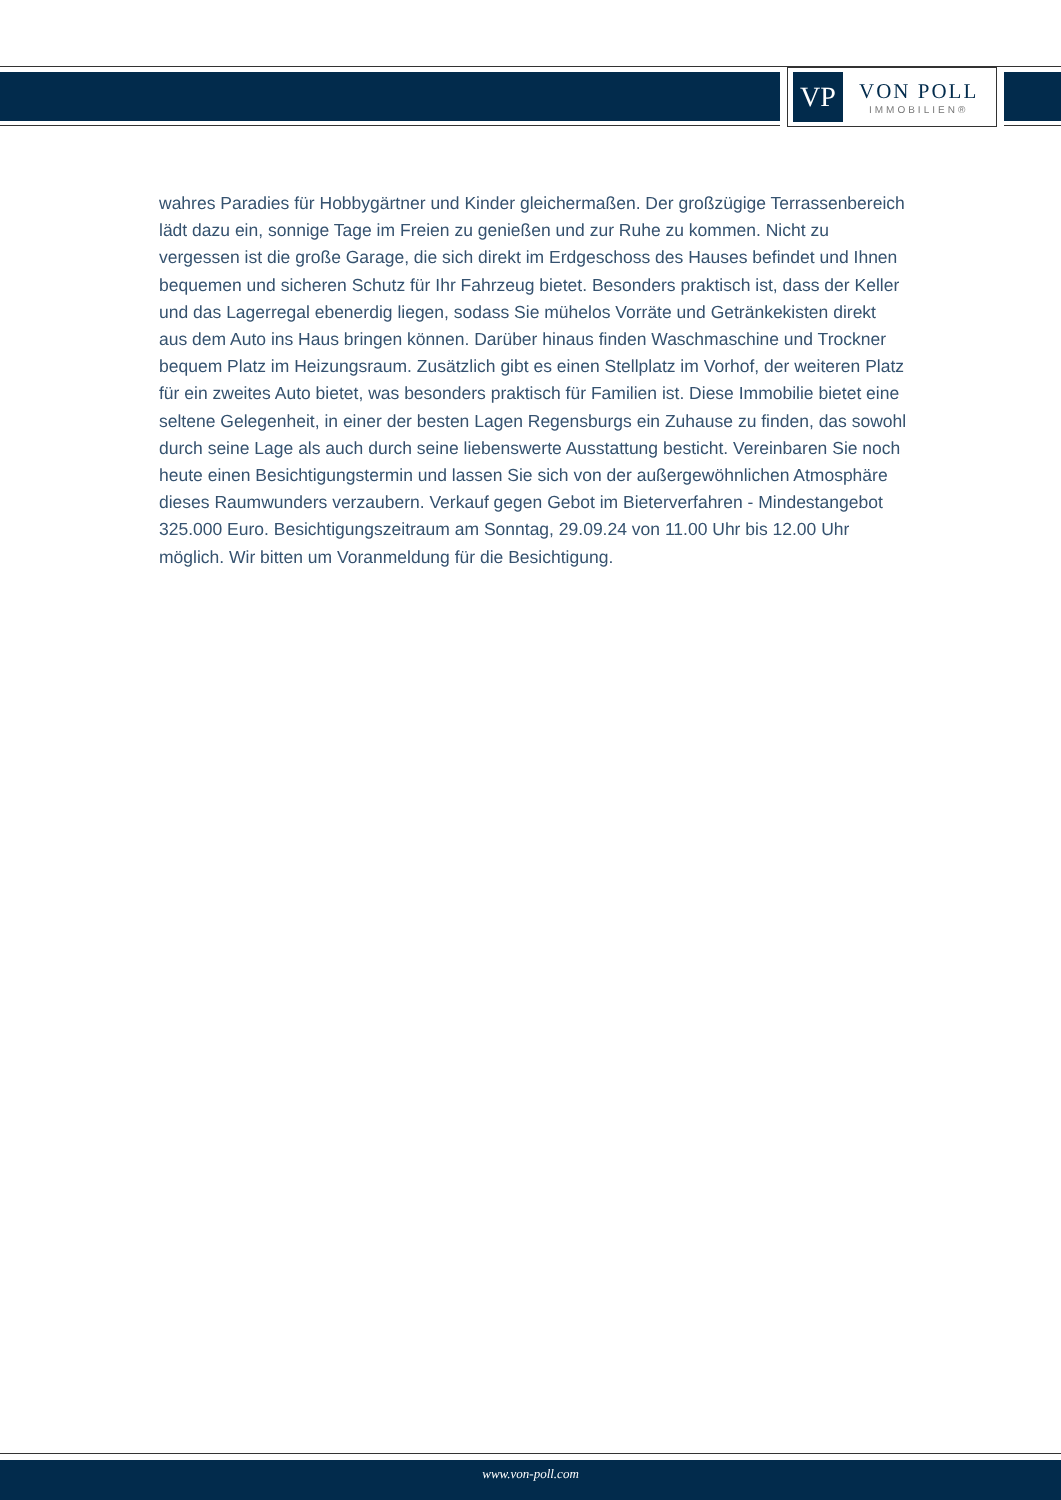VP
VON POLL
IMMOBILIEN®
wahres Paradies für Hobbygärtner und Kinder gleichermaßen. Der großzügige Terrassenbereich lädt dazu ein, sonnige Tage im Freien zu genießen und zur Ruhe zu kommen. Nicht zu vergessen ist die große Garage, die sich direkt im Erdgeschoss des Hauses befindet und Ihnen bequemen und sicheren Schutz für Ihr Fahrzeug bietet. Besonders praktisch ist, dass der Keller und das Lagerregal ebenerdig liegen, sodass Sie mühelos Vorräte und Getränkekisten direkt aus dem Auto ins Haus bringen können. Darüber hinaus finden Waschmaschine und Trockner bequem Platz im Heizungsraum. Zusätzlich gibt es einen Stellplatz im Vorhof, der weiteren Platz für ein zweites Auto bietet, was besonders praktisch für Familien ist. Diese Immobilie bietet eine seltene Gelegenheit, in einer der besten Lagen Regensburgs ein Zuhause zu finden, das sowohl durch seine Lage als auch durch seine liebenswerte Ausstattung besticht. Vereinbaren Sie noch heute einen Besichtigungstermin und lassen Sie sich von der außergewöhnlichen Atmosphäre dieses Raumwunders verzaubern. Verkauf gegen Gebot im Bieterverfahren - Mindestangebot 325.000 Euro. Besichtigungszeitraum am Sonntag, 29.09.24 von 11.00 Uhr bis 12.00 Uhr möglich. Wir bitten um Voranmeldung für die Besichtigung.
www.von-poll.com